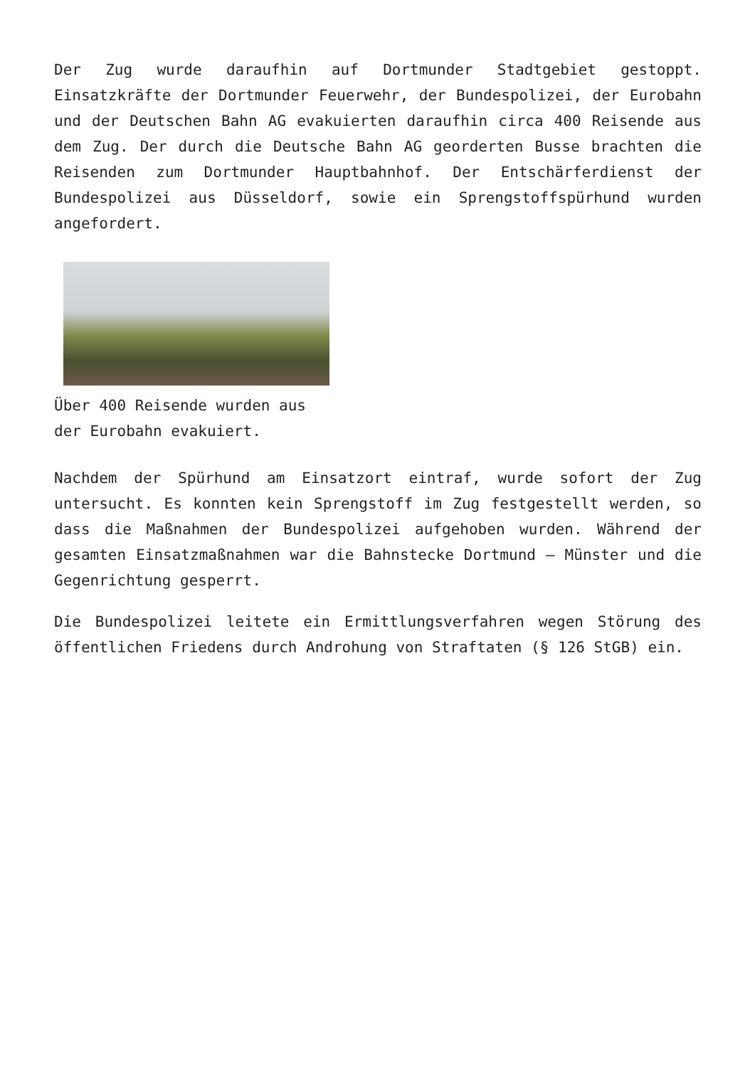Der Zug wurde daraufhin auf Dortmunder Stadtgebiet gestoppt. Einsatzkräfte der Dortmunder Feuerwehr, der Bundespolizei, der Eurobahn und der Deutschen Bahn AG evakuierten daraufhin circa 400 Reisende aus dem Zug. Der durch die Deutsche Bahn AG georderten Busse brachten die Reisenden zum Dortmunder Hauptbahnhof. Der Entschärferdienst der Bundespolizei aus Düsseldorf, sowie ein Sprengstoffspürhund wurden angefordert.
Über 400 Reisende wurden aus der Eurobahn evakuiert.
Nachdem der Spürhund am Einsatzort eintraf, wurde sofort der Zug untersucht. Es konnten kein Sprengstoff im Zug festgestellt werden, so dass die Maßnahmen der Bundespolizei aufgehoben wurden. Während der gesamten Einsatzmaßnahmen war die Bahnstecke Dortmund – Münster und die Gegenrichtung gesperrt.
Die Bundespolizei leitete ein Ermittlungsverfahren wegen Störung des öffentlichen Friedens durch Androhung von Straftaten (§ 126 StGB) ein.